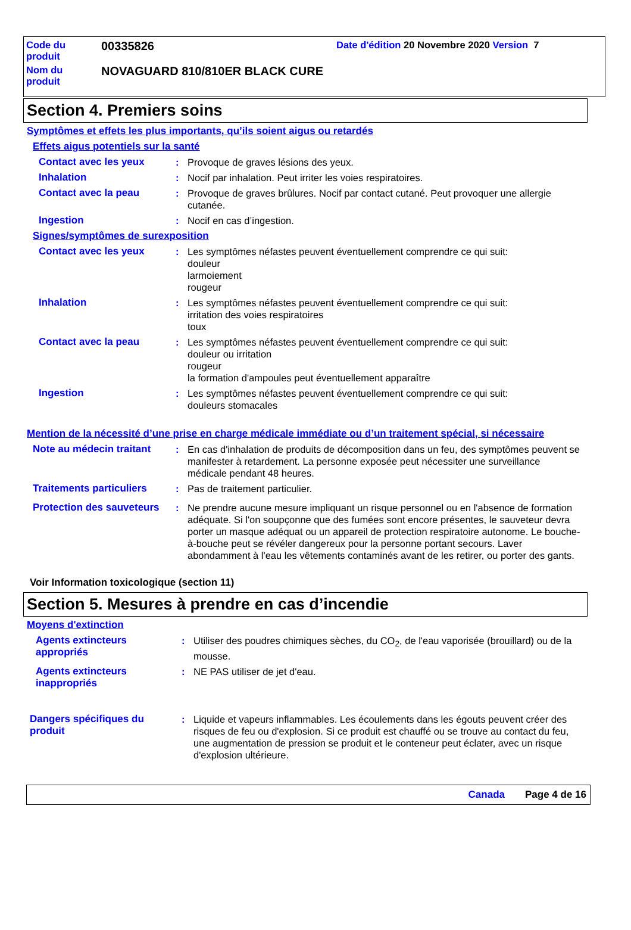Code du
produit
00335826
Date d'édition 20 Novembre 2020 Version 7
Nom du
produit
NOVAGUARD 810/810ER BLACK CURE
Section 4. Premiers soins
Symptômes et effets les plus importants, qu’ils soient aigus ou retardés
Effets aigus potentiels sur la santé
Contact avec les yeux : Provoque de graves lésions des yeux.
Inhalation : Nocif par inhalation. Peut irriter les voies respiratoires.
Contact avec la peau : Provoque de graves brûlures. Nocif par contact cutané. Peut provoquer une allergie cutanée.
Ingestion : Nocif en cas d’ingestion.
Signes/symptômes de surexposition
Contact avec les yeux : Les symptômes néfastes peuvent éventuellement comprendre ce qui suit:
douleur
larmoiement
rougeur
Inhalation : Les symptômes néfastes peuvent éventuellement comprendre ce qui suit:
irritation des voies respiratoires
toux
Contact avec la peau : Les symptômes néfastes peuvent éventuellement comprendre ce qui suit:
douleur ou irritation
rougeur
la formation d'ampoules peut éventuellement apparaître
Ingestion : Les symptômes néfastes peuvent éventuellement comprendre ce qui suit:
douleurs stomacales
Mention de la nécessité d’une prise en charge médicale immédiate ou d’un traitement spécial, si nécessaire
Note au médecin traitant
: En cas d'inhalation de produits de décomposition dans un feu, des symptômes peuvent se manifester à retardement. La personne exposée peut nécessiter une surveillance médicale pendant 48 heures.
Traitements particuliers
: Pas de traitement particulier.
Protection des sauveteurs
: Ne prendre aucune mesure impliquant un risque personnel ou en l'absence de formation adéquate. Si l'on soupçonne que des fumées sont encore présentes, le sauveteur devra porter un masque adéquat ou un appareil de protection respiratoire autonome. Le bouche-à-bouche peut se révéler dangereux pour la personne portant secours. Laver abondamment à l'eau les vêtements contaminés avant de les retirer, ou porter des gants.
Voir Information toxicologique (section 11)
Section 5. Mesures à prendre en cas d’incendie
Moyens d'extinction
Agents extincteurs appropriés
: Utiliser des poudres chimiques sèches, du CO<sub>2</sub>, de l'eau vaporisée (brouillard) ou de la mousse.
Agents extincteurs inappropriés
: NE PAS utiliser de jet d'eau.
Dangers spécifiques du produit
: Liquide et vapeurs inflammables. Les écoulements dans les égouts peuvent créer des risques de feu ou d'explosion. Si ce produit est chauffé ou se trouve au contact du feu, une augmentation de pression se produit et le conteneur peut éclater, avec un risque d'explosion ultérieure.
Canada Page 4 de 16